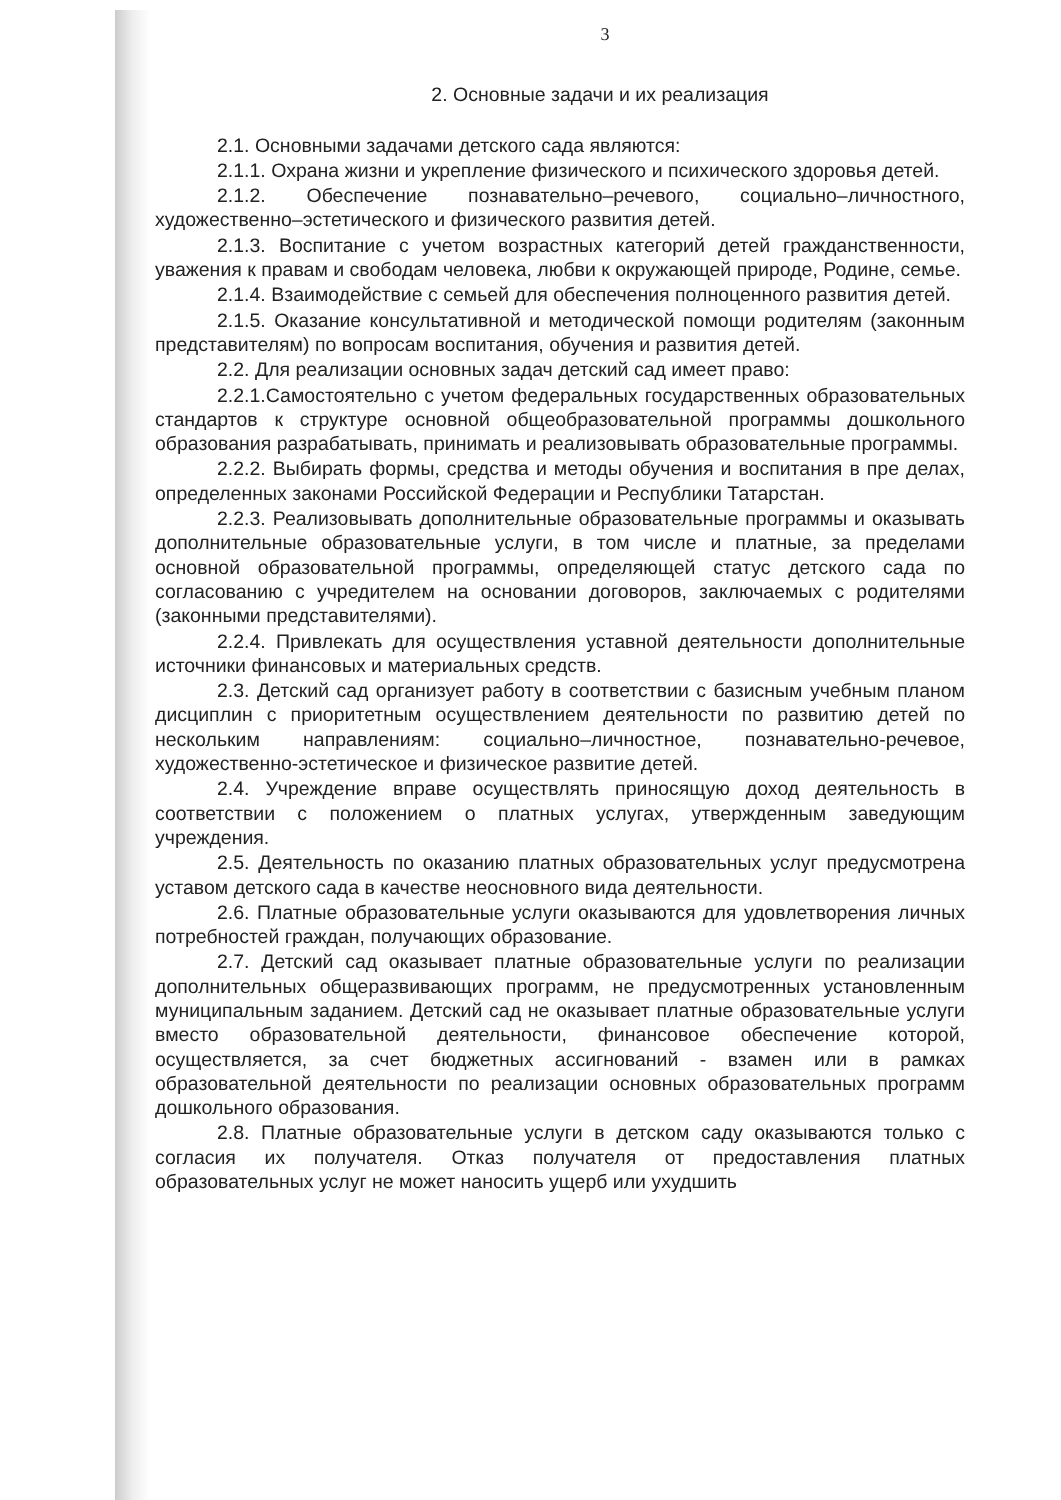3
2. Основные задачи и их реализация
2.1. Основными задачами детского сада являются:
2.1.1. Охрана жизни и укрепление физического и психического здоровья детей.
2.1.2. Обеспечение познавательно–речевого, социально–личностного, художественно–эстетического и физического развития детей.
2.1.3. Воспитание с учетом возрастных категорий детей гражданственности, уважения к правам и свободам человека, любви к окружающей природе, Родине, семье.
2.1.4. Взаимодействие с семьей для обеспечения полноценного развития детей.
2.1.5. Оказание консультативной и методической помощи родителям (законным представителям) по вопросам воспитания, обучения и развития детей.
2.2. Для реализации основных задач детский сад имеет право:
2.2.1.Самостоятельно с учетом федеральных государственных образовательных стандартов к структуре основной общеобразовательной программы дошкольного образования разрабатывать, принимать и реализовывать образовательные программы.
2.2.2. Выбирать формы, средства и методы обучения и воспитания в пре делах, определенных законами Российской Федерации и Республики Татарстан.
2.2.3. Реализовывать дополнительные образовательные программы и оказывать дополнительные образовательные услуги, в том числе и платные, за пределами основной образовательной программы, определяющей статус детского сада по согласованию с учредителем на основании договоров, заключаемых с родителями (законными представителями).
2.2.4. Привлекать для осуществления уставной деятельности дополнительные источники финансовых и материальных средств.
2.3. Детский сад организует работу в соответствии с базисным учебным планом дисциплин с приоритетным осуществлением деятельности по развитию детей по нескольким направлениям: социально–личностное, познавательно-речевое, художественно-эстетическое и физическое развитие детей.
2.4. Учреждение вправе осуществлять приносящую доход деятельность в соответствии с положением о платных услугах, утвержденным заведующим учреждения.
2.5. Деятельность по оказанию платных образовательных услуг предусмотрена уставом детского сада в качестве неосновного вида деятельности.
2.6. Платные образовательные услуги оказываются для удовлетворения личных потребностей граждан, получающих образование.
2.7. Детский сад оказывает платные образовательные услуги по реализации дополнительных общеразвивающих программ, не предусмотренных установленным муниципальным заданием. Детский сад не оказывает платные образовательные услуги вместо образовательной деятельности, финансовое обеспечение которой, осуществляется, за счет бюджетных ассигнований - взамен или в рамках образовательной деятельности по реализации основных образовательных программ дошкольного образования.
2.8. Платные образовательные услуги в детском саду оказываются только с согласия их получателя. Отказ получателя от предоставления платных образовательных услуг не может наносить ущерб или ухудшить